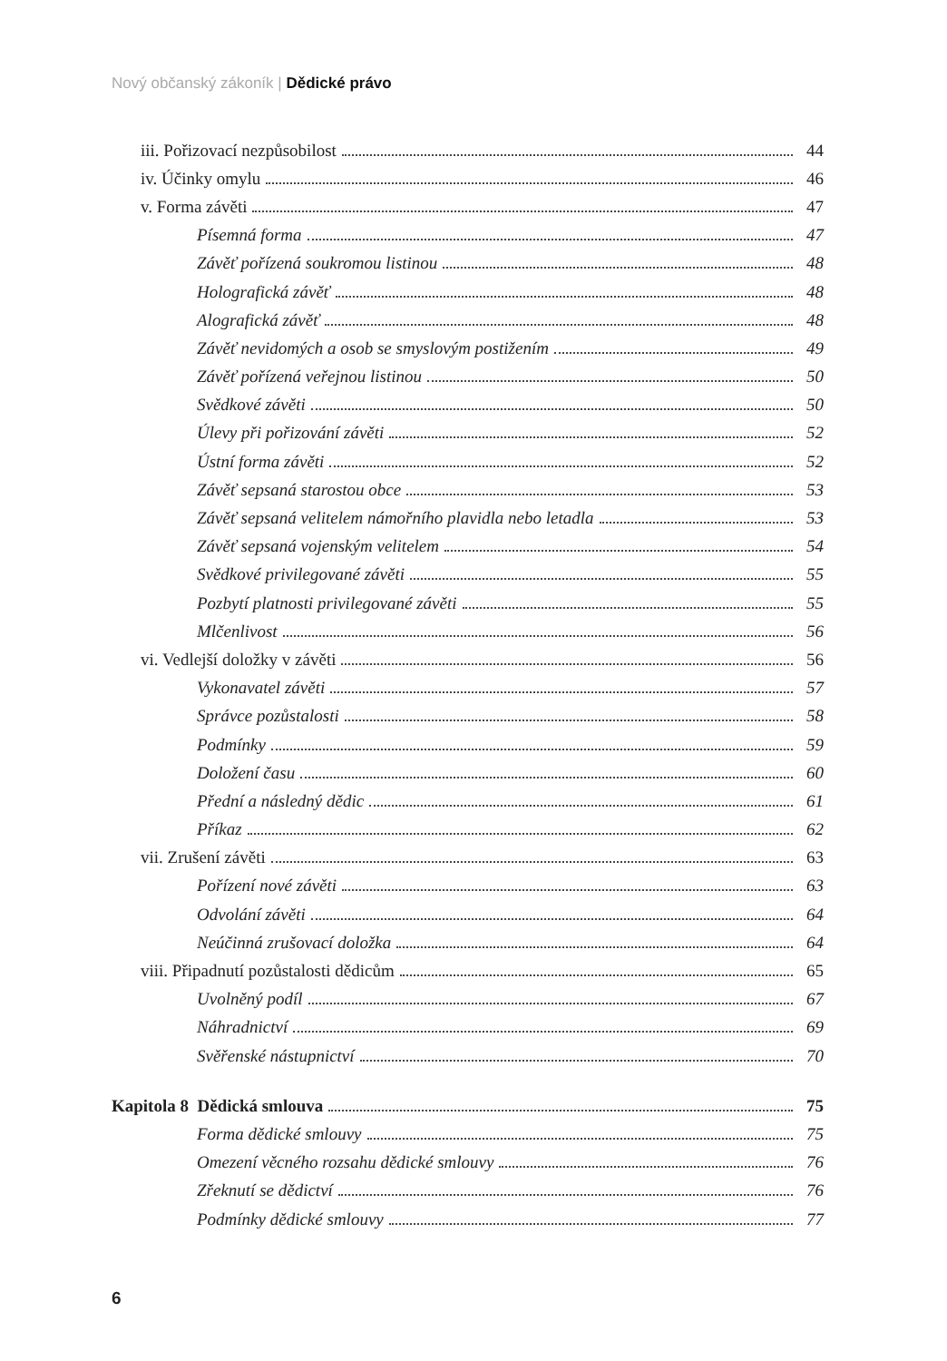Nový občanský zákoník | Dědické právo
iii. Pořizovací nezpůsobilost 44
iv. Účinky omylu 46
v. Forma závěti 47
Písemná forma 47
Závěť pořízená soukromou listinou 48
Holografická závěť 48
Alografická závěť 48
Závěť nevidomých a osob se smyslovým postižením 49
Závěť pořízená veřejnou listinou 50
Svědkové závěti 50
Úlevy při pořizování závěti 52
Ústní forma závěti 52
Závěť sepsaná starostou obce 53
Závěť sepsaná velitelem námořního plavidla nebo letadla 53
Závěť sepsaná vojenským velitelem 54
Svědkové privilegované závěti 55
Pozbytí platnosti privilegované závěti 55
Mlčenlivost 56
vi. Vedlejší doložky v závěti 56
Vykonavatel závěti 57
Správce pozůstalosti 58
Podmínky 59
Doložení času 60
Přední a následný dědic 61
Příkaz 62
vii. Zrušení závěti 63
Pořízení nové závěti 63
Odvolání závěti 64
Neúčinná zrušovací doložka 64
viii. Připadnutí pozůstalosti dědicům 65
Uvolněný podíl 67
Náhradnictví 69
Svěřenské nástupnictví 70
Kapitola 8 Dědická smlouva 75
Forma dědické smlouvy 75
Omezení věcného rozsahu dědické smlouvy 76
Zřeknutí se dědictví 76
Podmínky dědické smlouvy 77
6